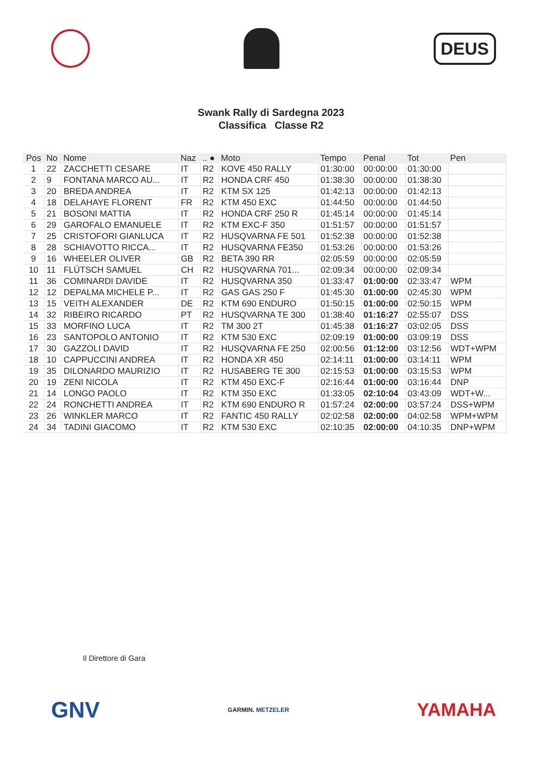DEUS
Swank Rally di Sardegna 2023
Classifica Classe R2
| Pos | No | Nome | Naz | .. ● | Moto | Tempo | Penal | Tot | Pen |
| --- | --- | --- | --- | --- | --- | --- | --- | --- | --- |
| 1 | 22 | ZACCHETTI CESARE | IT | R2 | KOVE 450 RALLY | 01:30:00 | 00:00:00 | 01:30:00 | |
| 2 | 9 | FONTANA MARCO AU... | IT | R2 | HONDA CRF 450 | 01:38:30 | 00:00:00 | 01:38:30 | |
| 3 | 20 | BREDA ANDREA | IT | R2 | KTM SX 125 | 01:42:13 | 00:00:00 | 01:42:13 | |
| 4 | 18 | DELAHAYE FLORENT | FR | R2 | KTM 450 EXC | 01:44:50 | 00:00:00 | 01:44:50 | |
| 5 | 21 | BOSONI MATTIA | IT | R2 | HONDA CRF 250 R | 01:45:14 | 00:00:00 | 01:45:14 | |
| 6 | 29 | GAROFALO EMANUELE | IT | R2 | KTM EXC-F 350 | 01:51:57 | 00:00:00 | 01:51:57 | |
| 7 | 25 | CRISTOFORI GIANLUCA | IT | R2 | HUSQVARNA FE 501 | 01:52:38 | 00:00:00 | 01:52:38 | |
| 8 | 28 | SCHIAVOTTO RICCA... | IT | R2 | HUSQVARNA FE350 | 01:53:26 | 00:00:00 | 01:53:26 | |
| 9 | 16 | WHEELER OLIVER | GB | R2 | BETA 390 RR | 02:05:59 | 00:00:00 | 02:05:59 | |
| 10 | 11 | FLÜTSCH SAMUEL | CH | R2 | HUSQVARNA 701... | 02:09:34 | 00:00:00 | 02:09:34 | |
| 11 | 36 | COMINARDI DAVIDE | IT | R2 | HUSQVARNA 350 | 01:33:47 | 01:00:00 | 02:33:47 | WPM |
| 12 | 12 | DEPALMA MICHELE P... | IT | R2 | GAS GAS 250 F | 01:45:30 | 01:00:00 | 02:45:30 | WPM |
| 13 | 15 | VEITH ALEXANDER | DE | R2 | KTM 690 ENDURO | 01:50:15 | 01:00:00 | 02:50:15 | WPM |
| 14 | 32 | RIBEIRO RICARDO | PT | R2 | HUSQVARNA TE 300 | 01:38:40 | 01:16:27 | 02:55:07 | DSS |
| 15 | 33 | MORFINO LUCA | IT | R2 | TM 300 2T | 01:45:38 | 01:16:27 | 03:02:05 | DSS |
| 16 | 23 | SANTOPOLO ANTONIO | IT | R2 | KTM 530 EXC | 02:09:19 | 01:00:00 | 03:09:19 | DSS |
| 17 | 30 | GAZZOLI DAVID | IT | R2 | HUSQVARNA FE 250 | 02:00:56 | 01:12:00 | 03:12:56 | WDT+WPM |
| 18 | 10 | CAPPUCCINI ANDREA | IT | R2 | HONDA XR 450 | 02:14:11 | 01:00:00 | 03:14:11 | WPM |
| 19 | 35 | DILONARDO MAURIZIO | IT | R2 | HUSABERG TE 300 | 02:15:53 | 01:00:00 | 03:15:53 | WPM |
| 20 | 19 | ZENI NICOLA | IT | R2 | KTM 450 EXC-F | 02:16:44 | 01:00:00 | 03:16:44 | DNP |
| 21 | 14 | LONGO PAOLO | IT | R2 | KTM 350 EXC | 01:33:05 | 02:10:04 | 03:43:09 | WDT+W... |
| 22 | 24 | RONCHETTI ANDREA | IT | R2 | KTM 690 ENDURO R | 01:57:24 | 02:00:00 | 03:57:24 | DSS+WPM |
| 23 | 26 | WINKLER MARCO | IT | R2 | FANTIC 450 RALLY | 02:02:58 | 02:00:00 | 04:02:58 | WPM+WPM |
| 24 | 34 | TADINI GIACOMO | IT | R2 | KTM 530 EXC | 02:10:35 | 02:00:00 | 04:10:35 | DNP+WPM |
Il Direttore di Gara
GNV
GARMIN. METZELER
YAMAHA